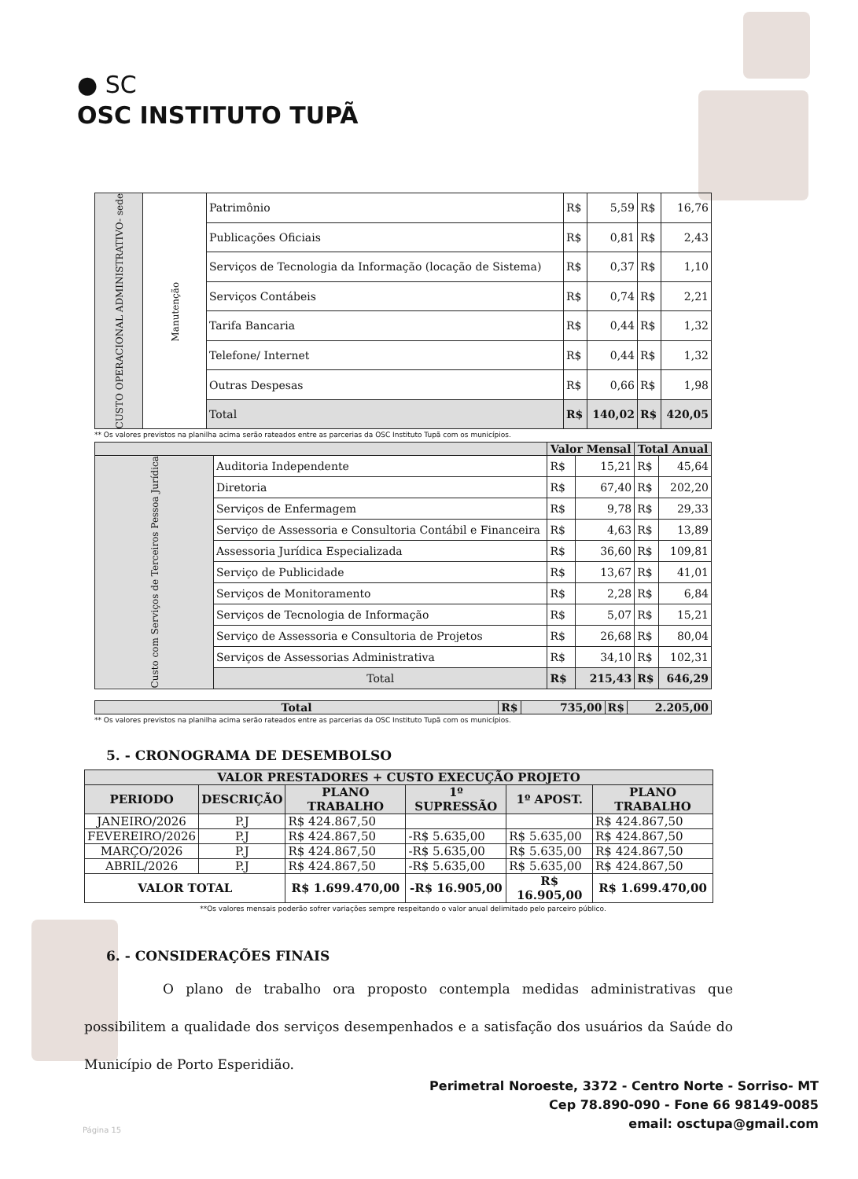● SC
OSC INSTITUTO TUPÃ
| CUSTO OPERACIONAL ADMINISTRATIVO- sede | Manutenção | Patrimônio | R$ | 5,59 | R$ | 16,76 |
| | | Publicações Oficiais | R$ | 0,81 | R$ | 2,43 |
| | | Serviços de Tecnologia da Informação (locação de Sistema) | R$ | 0,37 | R$ | 1,10 |
| | | Serviços Contábeis | R$ | 0,74 | R$ | 2,21 |
| | | Tarifa Bancaria | R$ | 0,44 | R$ | 1,32 |
| | | Telefone/ Internet | R$ | 0,44 | R$ | 1,32 |
| | | Outras Despesas | R$ | 0,66 | R$ | 1,98 |
| | | Total | R$ | 140,02 | R$ | 420,05 |
** Os valores previstos na planilha acima serão rateados entre as parcerias da OSC Instituto Tupã com os municípios.
| | | Valor Mensal | | Total Anual | |
| --- | --- | --- | --- | --- | --- |
| Custo com Serviços de Terceiros Pessoa Jurídica | Auditoria Independente | R$ | 15,21 | R$ | 45,64 |
| | Diretoria | R$ | 67,40 | R$ | 202,20 |
| | Serviços de Enfermagem | R$ | 9,78 | R$ | 29,33 |
| | Serviço de Assessoria e Consultoria Contábil e Financeira | R$ | 4,63 | R$ | 13,89 |
| | Assessoria Jurídica Especializada | R$ | 36,60 | R$ | 109,81 |
| | Serviço de Publicidade | R$ | 13,67 | R$ | 41,01 |
| | Serviços de Monitoramento | R$ | 2,28 | R$ | 6,84 |
| | Serviços de Tecnologia de Informação | R$ | 5,07 | R$ | 15,21 |
| | Serviço de Assessoria e Consultoria de Projetos | R$ | 26,68 | R$ | 80,04 |
| | Serviços de Assessorias Administrativa | R$ | 34,10 | R$ | 102,31 |
| | Total | R$ | 215,43 | R$ | 646,29 |
| Total | R$ | 735,00 | R$ | 2.205,00 |
** Os valores previstos na planilha acima serão rateados entre as parcerias da OSC Instituto Tupã com os municípios.
5. - CRONOGRAMA DE DESEMBOLSO
| VALOR PRESTADORES + CUSTO EXECUÇÃO PROJETO | | | | | |
| --- | --- | --- | --- | --- | --- |
| PERIODO | DESCRIÇÃO | PLANO TRABALHO | 1º SUPRESSÃO | 1º APOST. | PLANO TRABALHO |
| JANEIRO/2026 | P.J | R$ 424.867,50 | | | R$ 424.867,50 |
| FEVEREIRO/2026 | P.J | R$ 424.867,50 | -R$ 5.635,00 | R$ 5.635,00 | R$ 424.867,50 |
| MARÇO/2026 | P.J | R$ 424.867,50 | -R$ 5.635,00 | R$ 5.635,00 | R$ 424.867,50 |
| ABRIL/2026 | P.J | R$ 424.867,50 | -R$ 5.635,00 | R$ 5.635,00 | R$ 424.867,50 |
| VALOR TOTAL | | R$ 1.699.470,00 | -R$ 16.905,00 | R$ 16.905,00 | R$ 1.699.470,00 |
**Os valores mensais poderão sofrer variações sempre respeitando o valor anual delimitado pelo parceiro público.
6. - CONSIDERAÇÕES FINAIS
O plano de trabalho ora proposto contempla medidas administrativas que possibilitem a qualidade dos serviços desempenhados e a satisfação dos usuários da Saúde do Município de Porto Esperidião.
Perimetral Noroeste, 3372 - Centro Norte - Sorriso- MT
Cep 78.890-090 - Fone 66 98149-0085
email: osctupa@gmail.com
Página 15